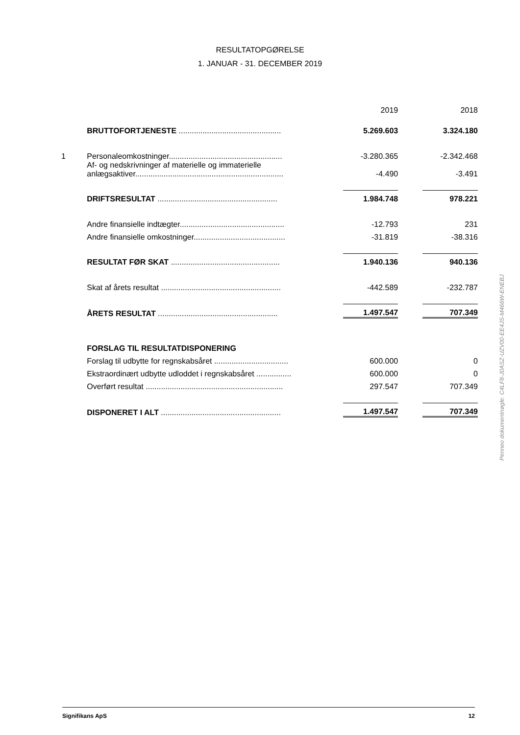RESULTATOPGØRELSE
1. JANUAR - 31. DECEMBER 2019
| | | | 2019 | | 2018 |
| | BRUTTOFORTJENESTE ............................................... | | 5.269.603 | | 3.324.180 |
| 1 | Personaleomkostninger.................................................... | | -3.280.365 | | -2.342.468 |
| | Af- og nedskrivninger af materielle og immaterielle anlægsaktiver.................................................................... | | -4.490 | | -3.491 |
| | DRIFTSRESULTAT ....................................................... | | 1.984.748 | | 978.221 |
| | Andre finansielle indtægter................................................ | | -12.793 | | 231 |
| | Andre finansielle omkostninger.......................................... | | -31.819 | | -38.316 |
| | RESULTAT FØR SKAT .................................................. | | 1.940.136 | | 940.136 |
| | Skat af årets resultat ....................................................... | | -442.589 | | -232.787 |
| | ÅRETS RESULTAT ....................................................... | | 1.497.547 | | 707.349 |
| | FORSLAG TIL RESULTATDISPONERING | | | | |
| | Forslag til udbytte for regnskabsåret .................................. | | 600.000 | | 0 |
| | Ekstraordinært udbytte udloddet i regnskabsåret ................ | | 600.000 | | 0 |
| | Overført resultat ............................................................... | | 297.547 | | 707.349 |
| | DISPONERET I ALT ....................................................... | | 1.497.547 | | 707.349 |
Penneo dokumentnøgle: C4LF8-J0ASZ-UZV00-EE4JS-M466W-ENEBJ
Signifikans ApS 12